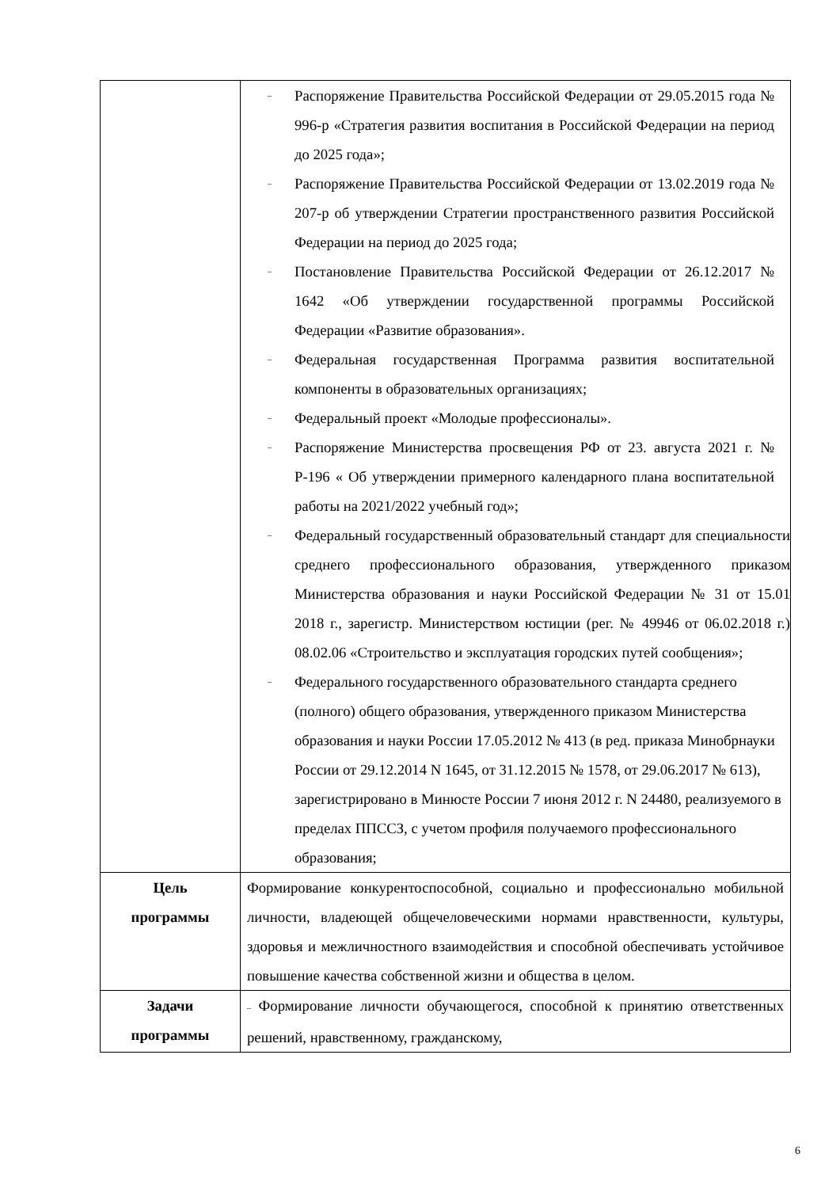| | – Распоряжение Правительства Российской Федерации от 29.05.2015 года № 996-р «Стратегия развития воспитания в Российской Федерации на период до 2025 года»; – Распоряжение Правительства Российской Федерации от 13.02.2019 года № 207-р об утверждении Стратегии пространственного развития Российской Федерации на период до 2025 года; – Постановление Правительства Российской Федерации от 26.12.2017 № 1642 «Об утверждении государственной программы Российской Федерации «Развитие образования». – Федеральная государственная Программа развития воспитательной компоненты в образовательных организациях; – Федеральный проект «Молодые профессионалы». – Распоряжение Министерства просвещения РФ от 23. августа 2021 г. № Р-196 « Об утверждении примерного календарного плана воспитательной работы на 2021/2022 учебный год»; – Федеральный государственный образовательный стандарт для специальности среднего профессионального образования, утвержденного приказом Министерства образования и науки Российской Федерации № 31 от 15.01 2018 г., зарегистр. Министерством юстиции (рег. № 49946 от 06.02.2018 г.) 08.02.06 «Строительство и эксплуатация городских путей сообщения»; – Федерального государственного образовательного стандарта среднего (полного) общего образования, утвержденного приказом Министерства образования и науки России 17.05.2012 № 413 (в ред. приказа Минобрнауки России от 29.12.2014 N 1645, от 31.12.2015 № 1578, от 29.06.2017 № 613), зарегистрировано в Минюсте России 7 июня 2012 г. N 24480, реализуемого в пределах ППССЗ, с учетом профиля получаемого профессионального образования; |
| Цель программы | Формирование конкурентоспособной, социально и профессионально мобильной личности, владеющей общечеловеческими нормами нравственности, культуры, здоровья и межличностного взаимодействия и способной обеспечивать устойчивое повышение качества собственной жизни и общества в целом. |
| Задачи программы | – Формирование личности обучающегося, способной к принятию ответственных решений, нравственному, гражданскому, |
6